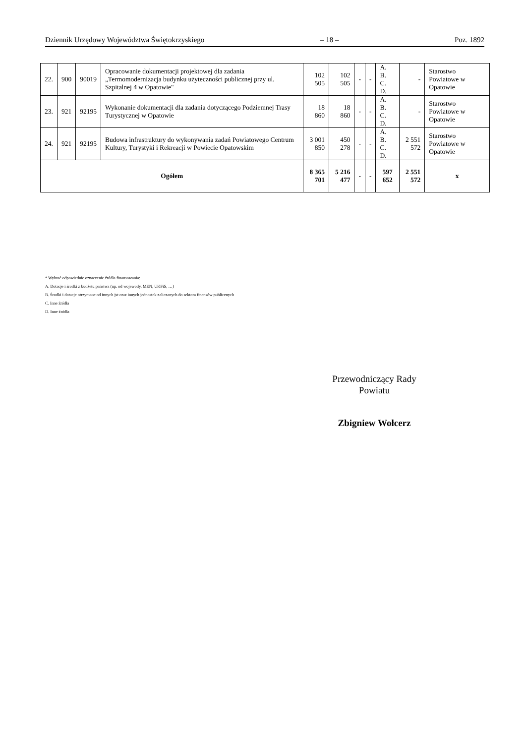Dziennik Urzędowy Województwa Świętokrzyskiego – 18 – Poz. 1892
| 22. | 900 | 90019 | Opracowanie dokumentacji projektowej dla zadania „Termomodernizacja budynku użyteczności publicznej przy ul. Szpitalnej 4 w Opatowie" | 102 505 | 102 505 | - | - | A. B. C. D. | - | Starostwo Powiatowe w Opatowie |
| 23. | 921 | 92195 | Wykonanie dokumentacji dla zadania dotyczącego Podziemnej Trasy Turystycznej w Opatowie | 18 860 | 18 860 | - | - | A. B. C. D. | - | Starostwo Powiatowe w Opatowie |
| 24. | 921 | 92195 | Budowa infrastruktury do wykonywania zadań Powiatowego Centrum Kultury, Turystyki i Rekreacji w Powiecie Opatowskim | 3 001 850 | 450 278 | - | - | A. B. C. D. | 2 551 572 | Starostwo Powiatowe w Opatowie |
| Ogółem | | | | 8 365 701 | 5 216 477 | - | - | 597 652 | 2 551 572 | x |
* Wybrać odpowiednie oznaczenie źródła finansowania:
A. Dotacje i środki z budżetu państwa (np. od wojewody, MEN, UKFiS, …)
B. Środki i dotacje otrzymane od innych jst oraz innych jednostek zaliczanych do sektora finansów publicznych
C. Inne źródła
D. Inne źródła
Przewodniczący Rady
Powiatu
Zbigniew Wołcerz